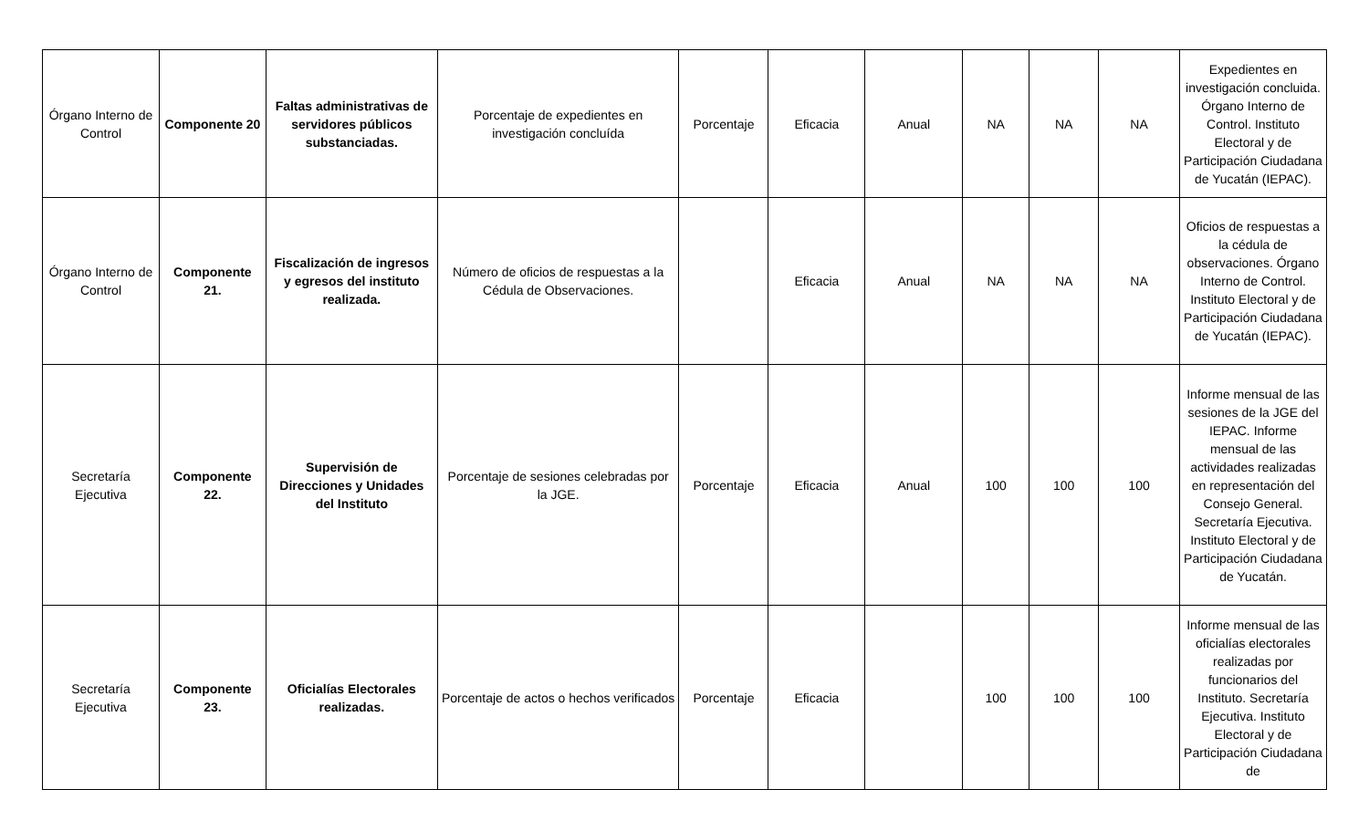| Órgano Interno de Control | Componente 20 | Faltas administrativas de servidores públicos substanciadas. | Porcentaje de expedientes en investigación concluída | Porcentaje | Eficacia | Anual | NA | NA | NA | Expedientes en investigación concluida. Órgano Interno de Control. Instituto Electoral y de Participación Ciudadana de Yucatán (IEPAC). |
| Órgano Interno de Control | Componente 21. | Fiscalización de ingresos y egresos del instituto realizada. | Número de oficios de respuestas a la Cédula de Observaciones. | | Eficacia | Anual | NA | NA | NA | Oficios de respuestas a la cédula de observaciones. Órgano Interno de Control. Instituto Electoral y de Participación Ciudadana de Yucatán (IEPAC). |
| Secretaría Ejecutiva | Componente 22. | Supervisión de Direcciones y Unidades del Instituto | Porcentaje de sesiones celebradas por la JGE. | Porcentaje | Eficacia | Anual | 100 | 100 | 100 | Informe mensual de las sesiones de la JGE del IEPAC. Informe mensual de las actividades realizadas en representación del Consejo General. Secretaría Ejecutiva. Instituto Electoral y de Participación Ciudadana de Yucatán. |
| Secretaría Ejecutiva | Componente 23. | Oficialías Electorales realizadas. | Porcentaje de actos o hechos verificados | Porcentaje | Eficacia | | 100 | 100 | 100 | Informe mensual de las oficialías electorales realizadas por funcionarios del Instituto. Secretaría Ejecutiva. Instituto Electoral y de Participación Ciudadana de |